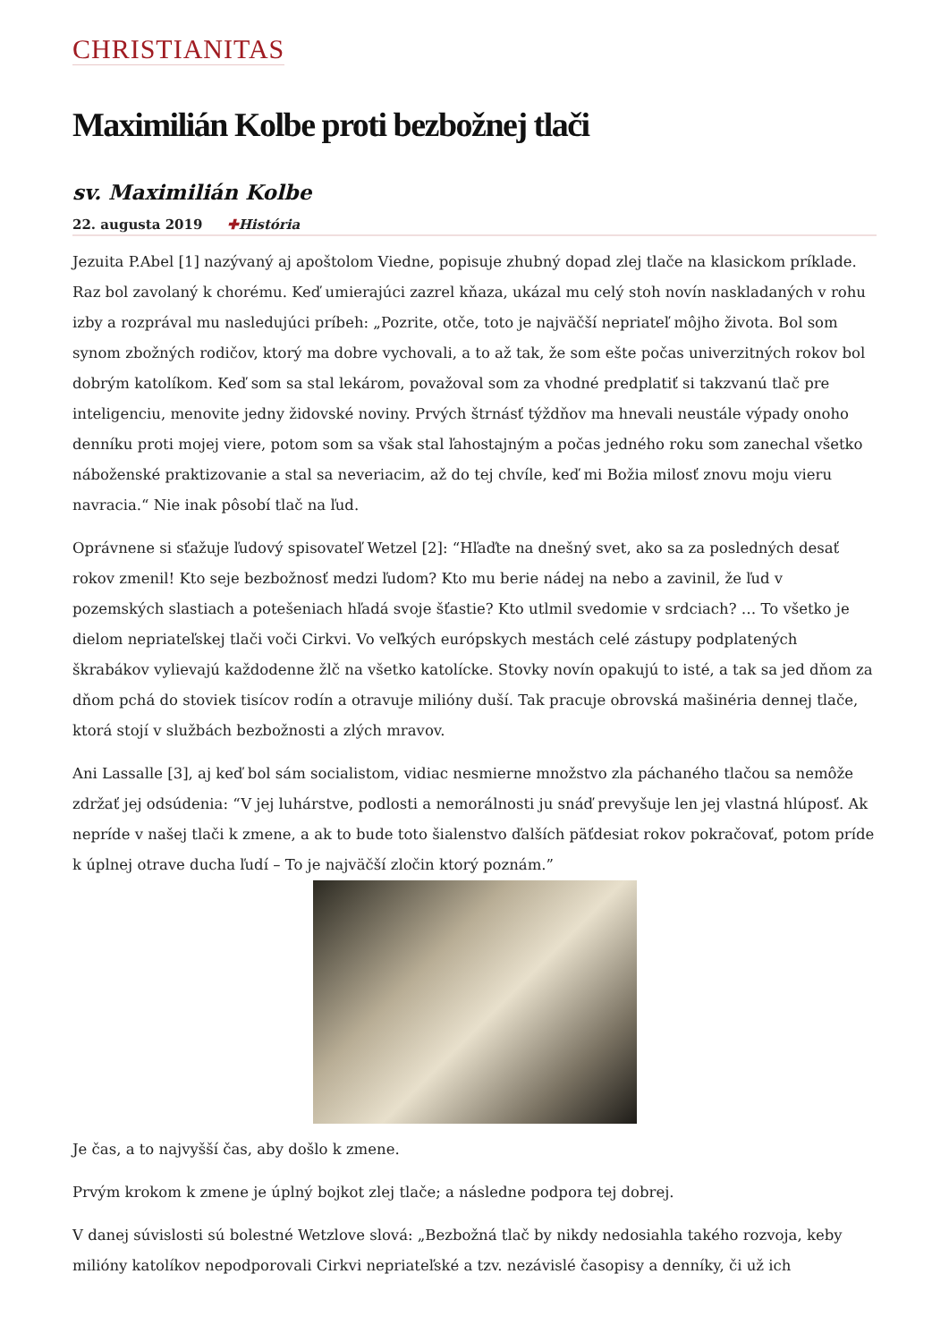CHRISTIANITAS
Maximilián Kolbe proti bezbožnej tlači
sv. Maximilián Kolbe
22. augusta 2019 ✚História
Jezuita P.Abel [1] nazývaný aj apoštolom Viedne, popisuje zhubný dopad zlej tlače na klasickom príklade. Raz bol zavolaný k chorému. Keď umierajúci zazrel kňaza, ukázal mu celý stoh novín naskladaných v rohu izby a rozprával mu nasledujúci príbeh: „Pozrite, otče, toto je najväčší nepriateľ môjho života. Bol som synom zbožných rodičov, ktorý ma dobre vychovali, a to až tak, že som ešte počas univerzitných rokov bol dobrým katolíkom. Keď som sa stal lekárom, považoval som za vhodné predplatiť si takzvanú tlač pre inteligenciu, menovite jedny židovské noviny. Prvých štrnásť týždňov ma hnevali neustále výpady onoho denníku proti mojej viere, potom som sa však stal ľahostajným a počas jedného roku som zanechal všetko náboženské praktizovanie a stal sa neveriacim, až do tej chvíle, keď mi Božia milosť znovu moju vieru navracia.“ Nie inak pôsobí tlač na ľud.
Oprávnene si sťažuje ľudový spisovateľ Wetzel [2]: “Hľaďte na dnešný svet, ako sa za posledných desať rokov zmenil! Kto seje bezbožnosť medzi ľudom? Kto mu berie nádej na nebo a zavinil, že ľud v pozemských slastiach a potešeniach hľadá svoje šťastie? Kto utlmil svedomie v srdciach? … To všetko je dielom nepriateľskej tlači voči Cirkvi. Vo veľkých európskych mestách celé zástupy podplatených škrabákov vylievajú každodenne žlč na všetko katolícke. Stovky novín opakujú to isté, a tak sa jed dňom za dňom pchá do stoviek tisícov rodín a otravuje milióny duší. Tak pracuje obrovská mašinéria dennej tlače, ktorá stojí v službách bezbožnosti a zlých mravov.
Ani Lassalle [3], aj keď bol sám socialistom, vidiac nesmierne množstvo zla páchaného tlačou sa nemôže zdržať jej odsúdenia: “V jej luhárstve, podlosti a nemorálnosti ju snáď prevyšuje len jej vlastná hlúposť. Ak nepríde v našej tlači k zmene, a ak to bude toto šialenstvo ďalších päťdesiat rokov pokračovať, potom príde k úplnej otrave ducha ľudí – To je najväčší zločin ktorý poznám.”
Je čas, a to najvyšší čas, aby došlo k zmene.
Prvým krokom k zmene je úplný bojkot zlej tlače; a následne podpora tej dobrej.
V danej súvislosti sú bolestné Wetzlove slová: „Bezbožná tlač by nikdy nedosiahla takého rozvoja, keby milióny katolíkov nepodporovali Cirkvi nepriateľské a tzv. nezávislé časopisy a denníky, či už ich